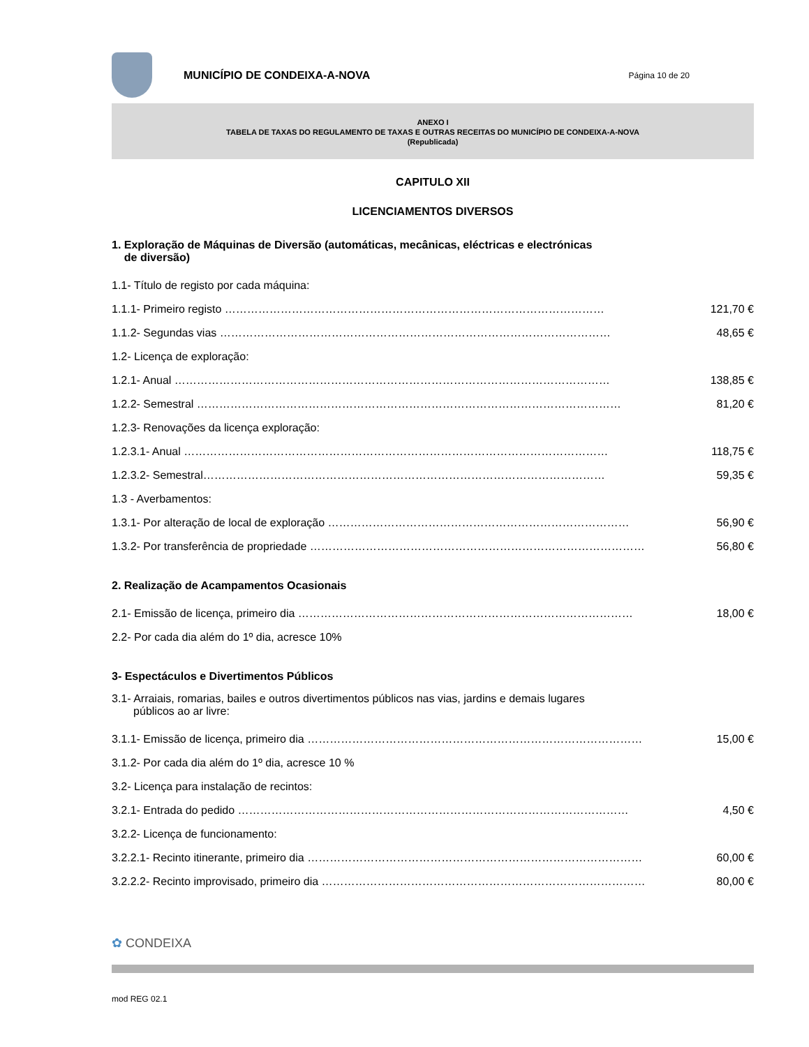MUNICÍPIO DE CONDEIXA-A-NOVA
Página 10 de 20
ANEXO I
TABELA DE TAXAS DO REGULAMENTO DE TAXAS E OUTRAS RECEITAS DO MUNICÍPIO DE CONDEIXA-A-NOVA
(Republicada)
CAPITULO XII
LICENCIAMENTOS DIVERSOS
1. Exploração de Máquinas de Diversão (automáticas, mecânicas, eléctricas e electrónicas
de diversão)
1.1- Título de registo por cada máquina:
1.1.1- Primeiro registo ………………………………………………………………………………………… 121,70 €
1.1.2- Segundas vias …………………………………………………………………………………………… 48,65 €
1.2- Licença de exploração:
1.2.1- Anual ……………………………………………………………………………………………………… 138,85 €
1.2.2- Semestral …………………………………………………………………………………………………… 81,20 €
1.2.3- Renovações da licença exploração:
1.2.3.1- Anual …………………………………………………………………………………………………… 118,75 €
1.2.3.2- Semestral……………………………………………………………………………………………… 59,35 €
1.3 - Averbamentos:
1.3.1- Por alteração de local de exploração ……………………………………………………………………… 56,90 €
1.3.2- Por transferência de propriedade ……………………………………………………………………………… 56,80 €
2. Realização de Acampamentos Ocasionais
2.1- Emissão de licença, primeiro dia ……………………………………………………………………………… 18,00 €
2.2- Por cada dia além do 1º dia, acresce 10%
3- Espectáculos e Divertimentos Públicos
3.1- Arraiais, romarias, bailes e outros divertimentos públicos nas vias, jardins e demais lugares
públicos ao ar livre:
3.1.1- Emissão de licença, primeiro dia ……………………………………………………………………………… 15,00 €
3.1.2- Por cada dia além do 1º dia, acresce 10 %
3.2- Licença para instalação de recintos:
3.2.1- Entrada do pedido …………………………………………………………………………………………… 4,50 €
3.2.2- Licença de funcionamento:
3.2.2.1- Recinto itinerante, primeiro dia ……………………………………………………………………………… 60,00 €
3.2.2.2- Recinto improvisado, primeiro dia …………………………………………………………………………… 80,00 €
✿ CONDEIXA
mod REG 02.1